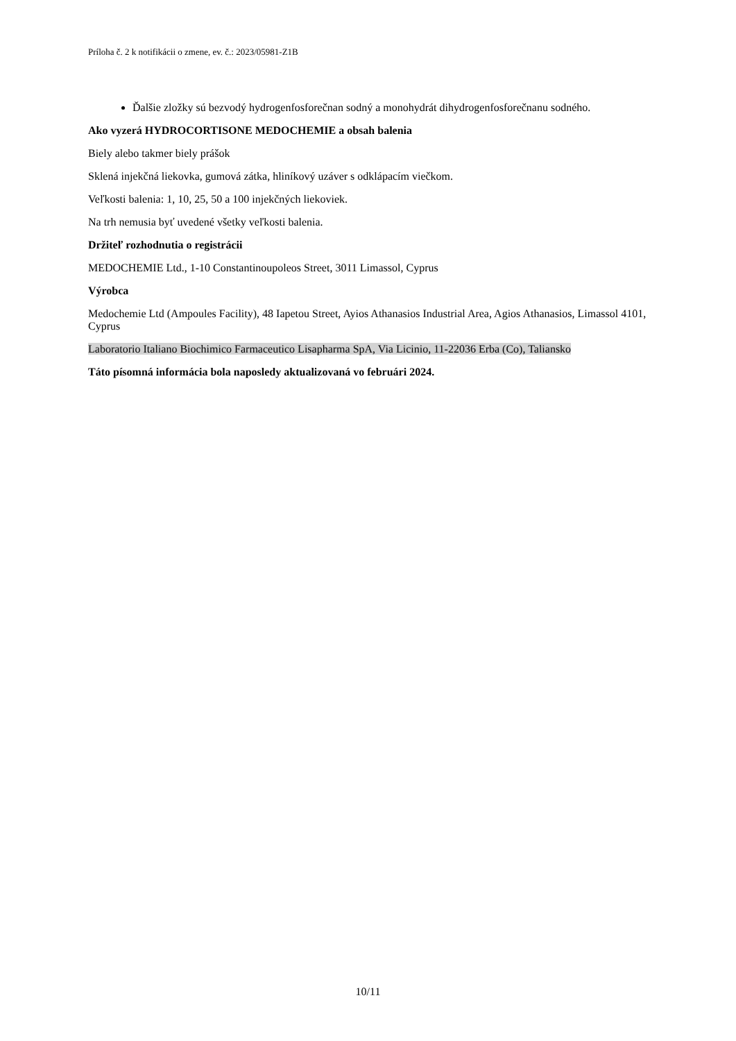Príloha č. 2 k notifikácii o zmene, ev. č.: 2023/05981-Z1B
Ďalšie zložky sú bezvodý hydrogenfosforečnan sodný a monohydrát dihydrogenfosforečnanu sodného.
Ako vyzerá HYDROCORTISONE MEDOCHEMIE a obsah balenia
Biely alebo takmer biely prášok
Sklená injekčná liekovka, gumová zátka, hliníkový uzáver s odklápacím viečkom.
Veľkosti balenia: 1, 10, 25, 50 a 100 injekčných liekoviek.
Na trh nemusia byť uvedené všetky veľkosti balenia.
Držiteľ rozhodnutia o registrácii
MEDOCHEMIE Ltd., 1-10 Constantinoupoleos Street, 3011 Limassol, Cyprus
Výrobca
Medochemie Ltd (Ampoules Facility), 48 Iapetou Street, Ayios Athanasios Industrial Area, Agios Athanasios, Limassol 4101, Cyprus
Laboratorio Italiano Biochimico Farmaceutico Lisapharma SpA, Via Licinio, 11-22036 Erba (Co), Taliansko
Táto písomná informácia bola naposledy aktualizovaná vo februári 2024.
10/11